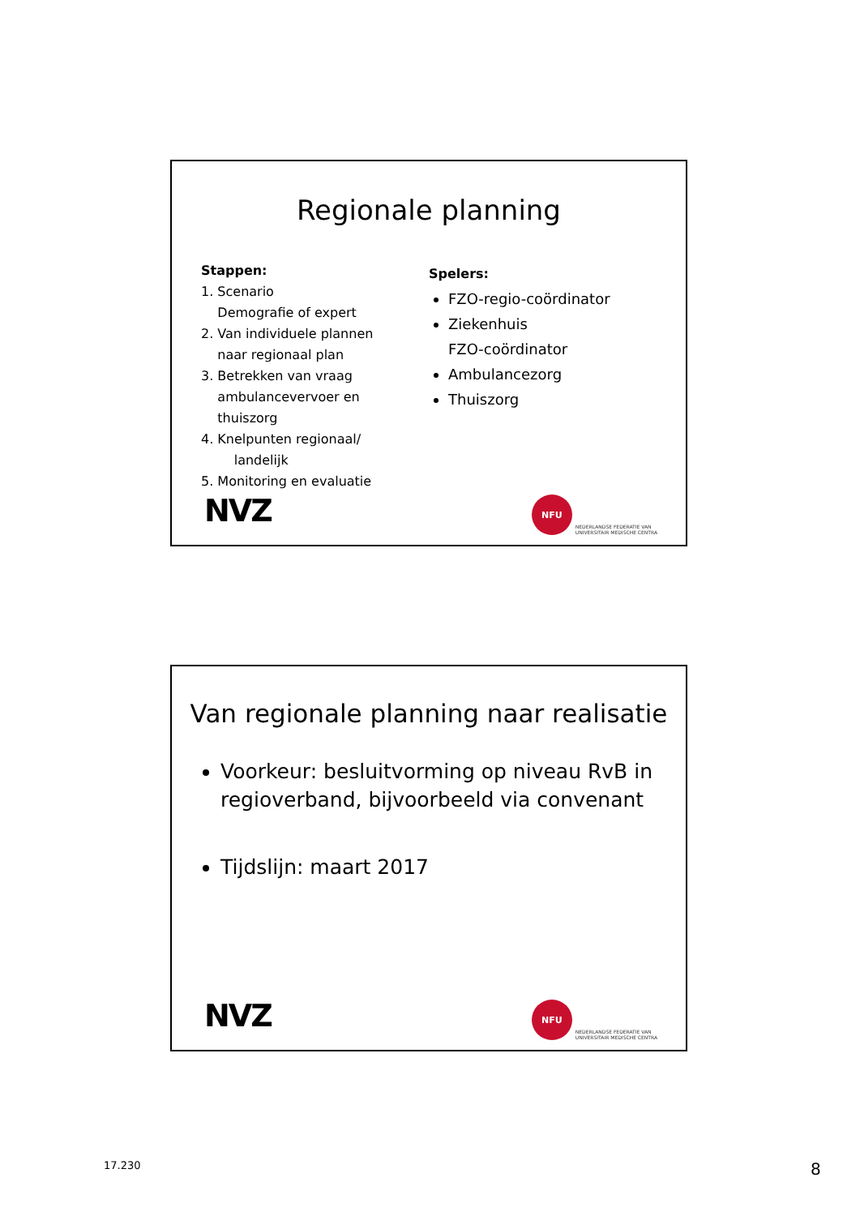Regionale planning
Stappen:
1. Scenario
Demografie of expert
2. Van individuele plannen
naar regionaal plan
3. Betrekken van vraag
ambulancevervoer en
thuiszorg
4. Knelpunten regionaal/
landelijk
5. Monitoring en evaluatie
Spelers:
FZO-regio-coördinator
Ziekenhuis
FZO-coördinator
Ambulancezorg
Thuiszorg
NVZ
NFU
NEDERLANDSE FEDERATIE VAN
UNIVERSITAIR MEDISCHE CENTRA
Van regionale planning naar realisatie
Voorkeur: besluitvorming op niveau RvB in regioverband, bijvoorbeeld via convenant
Tijdslijn: maart 2017
NVZ
NFU
NEDERLANDSE FEDERATIE VAN
UNIVERSITAIR MEDISCHE CENTRA
17.230 8